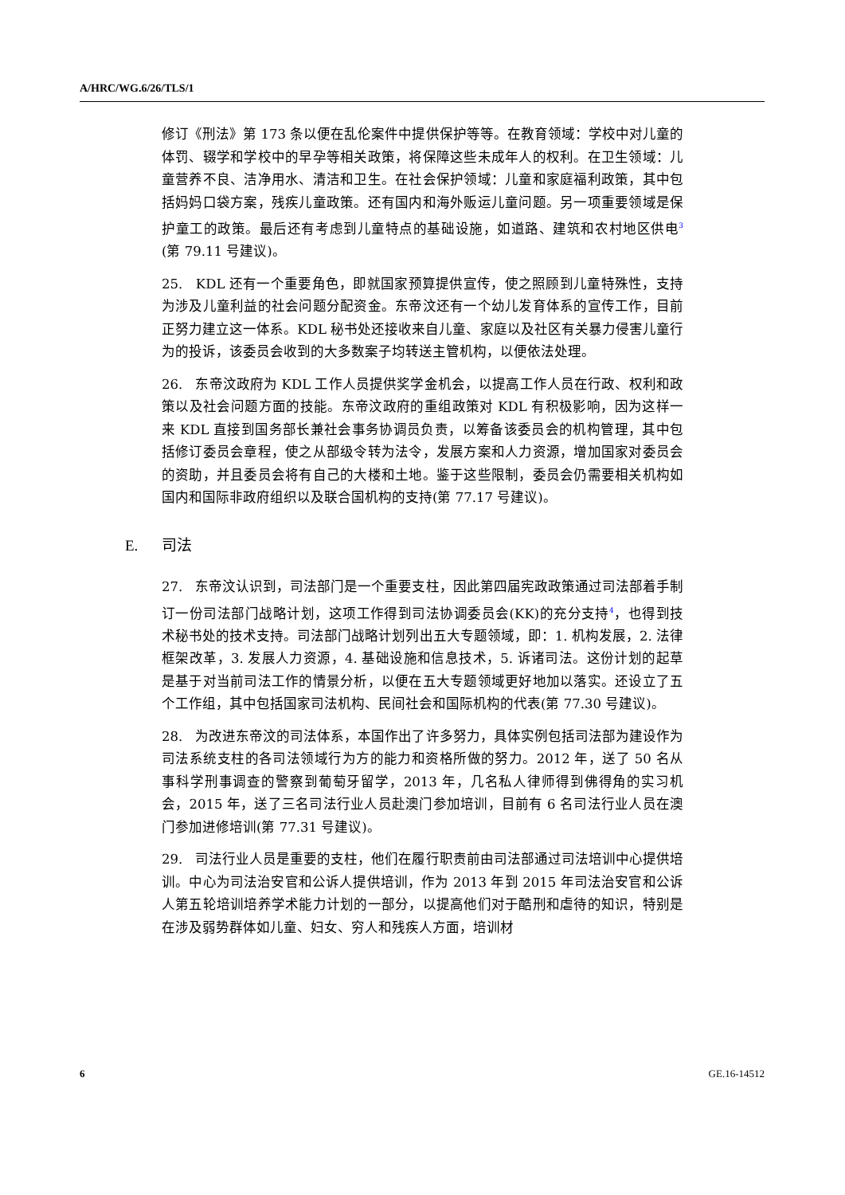A/HRC/WG.6/26/TLS/1
修订《刑法》第 173 条以便在乱伦案件中提供保护等等。在教育领域：学校中对儿童的体罚、辍学和学校中的早孕等相关政策，将保障这些未成年人的权利。在卫生领域：儿童营养不良、洁净用水、清洁和卫生。在社会保护领域：儿童和家庭福利政策，其中包括妈妈口袋方案，残疾儿童政策。还有国内和海外贩运儿童问题。另一项重要领域是保护童工的政策。最后还有考虑到儿童特点的基础设施，如道路、建筑和农村地区供电<sup>3</sup> (第 79.11 号建议)。
25. KDL 还有一个重要角色，即就国家预算提供宣传，使之照顾到儿童特殊性，支持为涉及儿童利益的社会问题分配资金。东帝汶还有一个幼儿发育体系的宣传工作，目前正努力建立这一体系。KDL 秘书处还接收来自儿童、家庭以及社区有关暴力侵害儿童行为的投诉，该委员会收到的大多数案子均转送主管机构，以便依法处理。
26. 东帝汶政府为 KDL 工作人员提供奖学金机会，以提高工作人员在行政、权利和政策以及社会问题方面的技能。东帝汶政府的重组政策对 KDL 有积极影响，因为这样一来 KDL 直接到国务部长兼社会事务协调员负责，以筹备该委员会的机构管理，其中包括修订委员会章程，使之从部级令转为法令，发展方案和人力资源，增加国家对委员会的资助，并且委员会将有自己的大楼和土地。鉴于这些限制，委员会仍需要相关机构如国内和国际非政府组织以及联合国机构的支持(第 77.17 号建议)。
E. 司法
27. 东帝汶认识到，司法部门是一个重要支柱，因此第四届宪政政策通过司法部着手制订一份司法部门战略计划，这项工作得到司法协调委员会(KK)的充分支持<sup>4</sup>，也得到技术秘书处的技术支持。司法部门战略计划列出五大专题领域，即：1. 机构发展，2. 法律框架改革，3. 发展人力资源，4. 基础设施和信息技术，5. 诉诸司法。这份计划的起草是基于对当前司法工作的情景分析，以便在五大专题领域更好地加以落实。还设立了五个工作组，其中包括国家司法机构、民间社会和国际机构的代表(第 77.30 号建议)。
28. 为改进东帝汶的司法体系，本国作出了许多努力，具体实例包括司法部为建设作为司法系统支柱的各司法领域行为方的能力和资格所做的努力。2012 年，送了 50 名从事科学刑事调查的警察到葡萄牙留学，2013 年，几名私人律师得到佛得角的实习机会，2015 年，送了三名司法行业人员赴澳门参加培训，目前有 6 名司法行业人员在澳门参加进修培训(第 77.31 号建议)。
29. 司法行业人员是重要的支柱，他们在履行职责前由司法部通过司法培训中心提供培训。中心为司法治安官和公诉人提供培训，作为 2013 年到 2015 年司法治安官和公诉人第五轮培训培养学术能力计划的一部分，以提高他们对于酷刑和虐待的知识，特别是在涉及弱势群体如儿童、妇女、穷人和残疾人方面，培训材
6 GE.16-14512